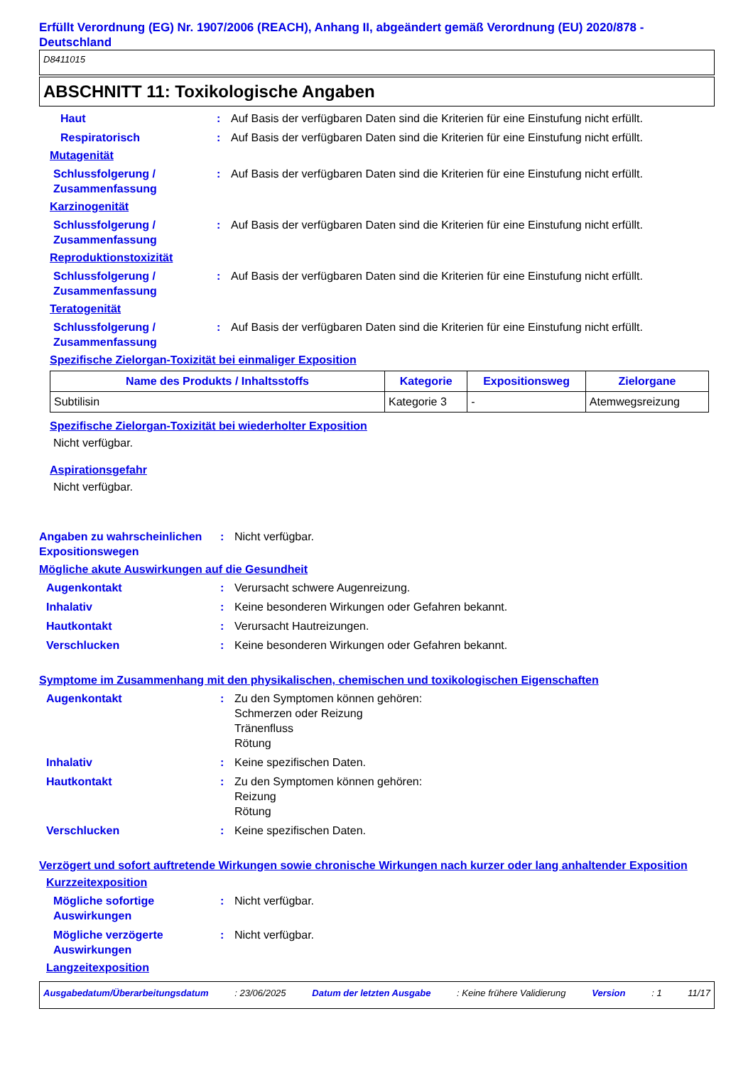Erfüllt Verordnung (EG) Nr. 1907/2006 (REACH), Anhang II, abgeändert gemäß Verordnung (EU) 2020/878 - Deutschland
D8411015
ABSCHNITT 11: Toxikologische Angaben
Haut : Auf Basis der verfügbaren Daten sind die Kriterien für eine Einstufung nicht erfüllt.
Respiratorisch : Auf Basis der verfügbaren Daten sind die Kriterien für eine Einstufung nicht erfüllt.
Mutagenität
Schlussfolgerung / Zusammenfassung
: Auf Basis der verfügbaren Daten sind die Kriterien für eine Einstufung nicht erfüllt.
Karzinogenität
Schlussfolgerung / Zusammenfassung
: Auf Basis der verfügbaren Daten sind die Kriterien für eine Einstufung nicht erfüllt.
Reproduktionstoxizität
Schlussfolgerung / Zusammenfassung
: Auf Basis der verfügbaren Daten sind die Kriterien für eine Einstufung nicht erfüllt.
Teratogenität
Schlussfolgerung / Zusammenfassung
: Auf Basis der verfügbaren Daten sind die Kriterien für eine Einstufung nicht erfüllt.
Spezifische Zielorgan-Toxizität bei einmaliger Exposition
| Name des Produkts / Inhaltsstoffs | Kategorie | Expositionsweg | Zielorgane |
| --- | --- | --- | --- |
| Subtilisin | Kategorie 3 | - | Atemwegsreizung |
Spezifische Zielorgan-Toxizität bei wiederholter Exposition
Nicht verfügbar.
Aspirationsgefahr
Nicht verfügbar.
Angaben zu wahrscheinlichen Expositionswegen
: Nicht verfügbar.
Mögliche akute Auswirkungen auf die Gesundheit
Augenkontakt : Verursacht schwere Augenreizung.
Inhalativ : Keine besonderen Wirkungen oder Gefahren bekannt.
Hautkontakt : Verursacht Hautreizungen.
Verschlucken : Keine besonderen Wirkungen oder Gefahren bekannt.
Symptome im Zusammenhang mit den physikalischen, chemischen und toxikologischen Eigenschaften
Augenkontakt : Zu den Symptomen können gehören:
Schmerzen oder Reizung
Tränenfluss
Rötung
Inhalativ : Keine spezifischen Daten.
Hautkontakt : Zu den Symptomen können gehören:
Reizung
Rötung
Verschlucken : Keine spezifischen Daten.
Verzögert und sofort auftretende Wirkungen sowie chronische Wirkungen nach kurzer oder lang anhaltender Exposition
Kurzzeitexposition
Mögliche sofortige Auswirkungen
: Nicht verfügbar.
Mögliche verzögerte Auswirkungen
: Nicht verfügbar.
Langzeitexposition
Ausgabedatum/Überarbeitungsdatum: 23/06/2025 Datum der letzten Ausgabe: Keine frühere Validierung Version: 1 11/17